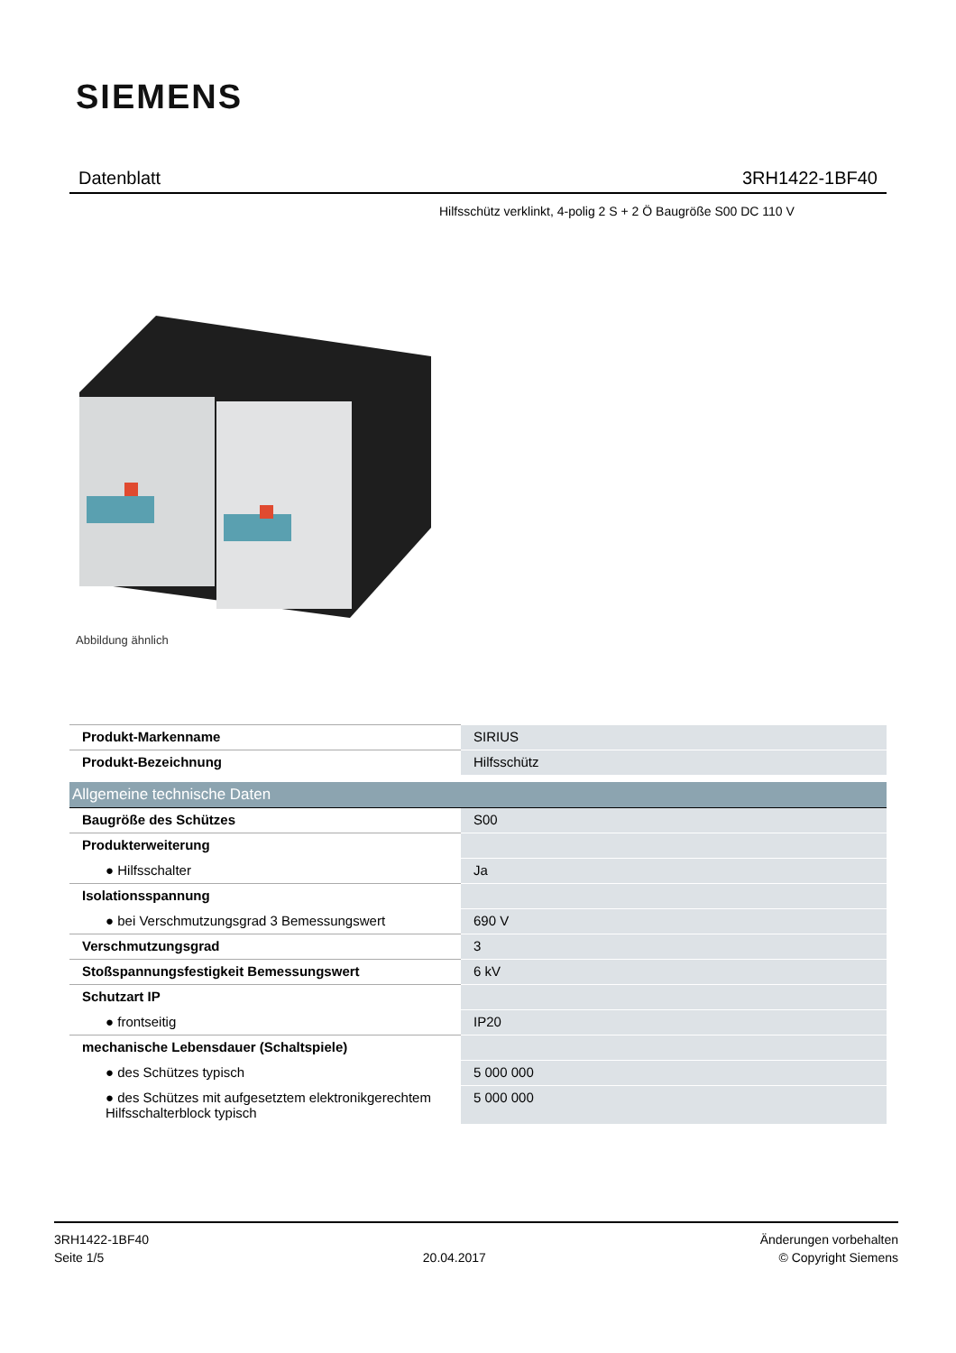SIEMENS
Datenblatt 3RH1422-1BF40
Hilfsschütz verklinkt, 4-polig 2 S + 2 Ö Baugröße S00 DC 110 V
Abbildung ähnlich
| Produkt-Markenname | SIRIUS |
| Produkt-Bezeichnung | Hilfsschütz |
| Allgemeine technische Daten | |
| Baugröße des Schützes | S00 |
| Produkterweiterung | |
| ● Hilfsschalter | Ja |
| Isolationsspannung | |
| ● bei Verschmutzungsgrad 3 Bemessungswert | 690 V |
| Verschmutzungsgrad | 3 |
| Stoßspannungsfestigkeit Bemessungswert | 6 kV |
| Schutzart IP | |
| ● frontseitig | IP20 |
| mechanische Lebensdauer (Schaltspiele) | |
| ● des Schützes typisch | 5 000 000 |
| ● des Schützes mit aufgesetztem elektronikgerechtem Hilfsschalterblock typisch | 5 000 000 |
3RH1422-1BF40
Seite 1/5
20.04.2017
Änderungen vorbehalten
© Copyright Siemens